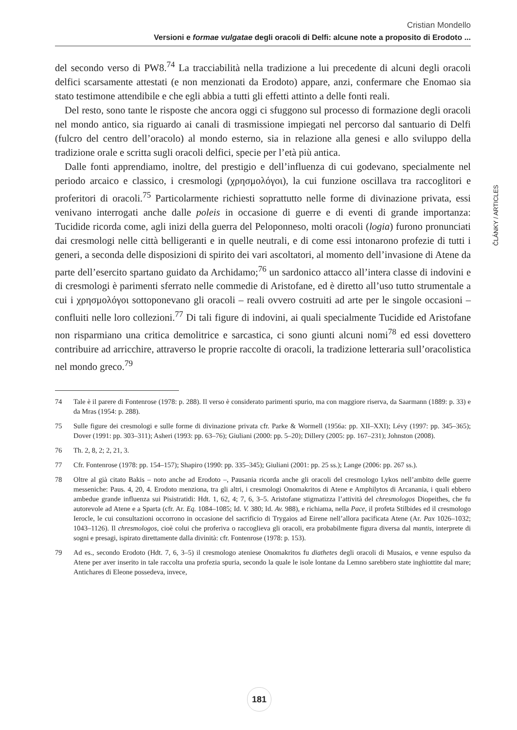Cristian Mondello
Versioni e formae vulgatae degli oracoli di Delfi: alcune note a proposito di Erodoto ...
del secondo verso di PW8.<sup>74</sup> La tracciabilità nella tradizione a lui precedente di alcuni degli oracoli delfici scarsamente attestati (e non menzionati da Erodoto) appare, anzi, confermare che Enomao sia stato testimone attendibile e che egli abbia a tutti gli effetti attinto a delle fonti reali.
Del resto, sono tante le risposte che ancora oggi ci sfuggono sul processo di formazione degli oracoli nel mondo antico, sia riguardo ai canali di trasmissione impiegati nel percorso dal santuario di Delfi (fulcro del centro dell’oracolo) al mondo esterno, sia in relazione alla genesi e allo sviluppo della tradizione orale e scritta sugli oracoli delfici, specie per l’età più antica.
Dalle fonti apprendiamo, inoltre, del prestigio e dell’influenza di cui godevano, specialmente nel periodo arcaico e classico, i cresmologi (χρησμολόγοι), la cui funzione oscillava tra raccoglitori e proferitori di oracoli.<sup>75</sup> Particolarmente richiesti soprattutto nelle forme di divinazione privata, essi venivano interrogati anche dalle poleis in occasione di guerre e di eventi di grande importanza: Tucidide ricorda come, agli inizi della guerra del Peloponneso, molti oracoli (logia) furono pronunciati dai cresmologi nelle città belligeranti e in quelle neutrali, e di come essi intonarono profezie di tutti i generi, a seconda delle disposizioni di spirito dei vari ascoltatori, al momento dell’invasione di Atene da parte dell’esercito spartano guidato da Archidamo;<sup>76</sup> un sardonico attacco all’intera classe di indovini e di cresmologi è parimenti sferrato nelle commedie di Aristofane, ed è diretto all’uso tutto strumentale a cui i χρησμολόγοι sottoponevano gli oracoli – reali ovvero costruiti ad arte per le singole occasioni – confluiti nelle loro collezioni.<sup>77</sup> Di tali figure di indovini, ai quali specialmente Tucidide ed Aristofane non risparmiano una critica demolitrice e sarcastica, ci sono giunti alcuni nomi<sup>78</sup> ed essi dovettero contribuire ad arricchire, attraverso le proprie raccolte di oracoli, la tradizione letteraria sull’oracolistica nel mondo greco.<sup>79</sup>
74 Tale è il parere di Fontenrose (1978: p. 288). Il verso è considerato parimenti spurio, ma con maggiore riserva, da Saarmann (1889: p. 33) e da Mras (1954: p. 288).
75 Sulle figure dei cresmologi e sulle forme di divinazione privata cfr. Parke & Wormell (1956a: pp. XII–XXI); Lévy (1997: pp. 345–365); Dover (1991: pp. 303–311); Asheri (1993: pp. 63–76); Giuliani (2000: pp. 5–20); Dillery (2005: pp. 167–231); Johnston (2008).
76 Th. 2, 8, 2; 2, 21, 3.
77 Cfr. Fontenrose (1978: pp. 154–157); Shapiro (1990: pp. 335–345); Giuliani (2001: pp. 25 ss.); Lange (2006: pp. 267 ss.).
78 Oltre al già citato Bakis – noto anche ad Erodoto –, Pausania ricorda anche gli oracoli del cresmologo Lykos nell’ambito delle guerre messeniche: Paus. 4, 20, 4. Erodoto menziona, tra gli altri, i cresmologi Onomakritos di Atene e Amphilytos di Arcanania, i quali ebbero ambedue grande influenza sui Pisistratidi: Hdt. 1, 62, 4; 7, 6, 3–5. Aristofane stigmatizza l’attività del chresmologos Diopeithes, che fu autorevole ad Atene e a Sparta (cfr. Ar. Eq. 1084–1085; Id. V. 380; Id. Av. 988), e richiama, nella Pace, il profeta Stilbides ed il cresmologo Ierocle, le cui consultazioni occorrono in occasione del sacrificio di Trygaios ad Eirene nell’allora pacificata Atene (Ar. Pax 1026–1032; 1043–1126). Il chresmologos, cioè colui che proferiva o raccoglieva gli oracoli, era probabilmente figura diversa dal mantis, interprete di sogni e presagi, ispirato direttamente dalla divinità: cfr. Fontenrose (1978: p. 153).
79 Ad es., secondo Erodoto (Hdt. 7, 6, 3–5) il cresmologo ateniese Onomakritos fu diathetes degli oracoli di Musaios, e venne espulso da Atene per aver inserito in tale raccolta una profezia spuria, secondo la quale le isole lontane da Lemno sarebbero state inghiottite dal mare; Antichares di Eleone possedeva, invece,
ČLÁNKY / ARTICLES
181